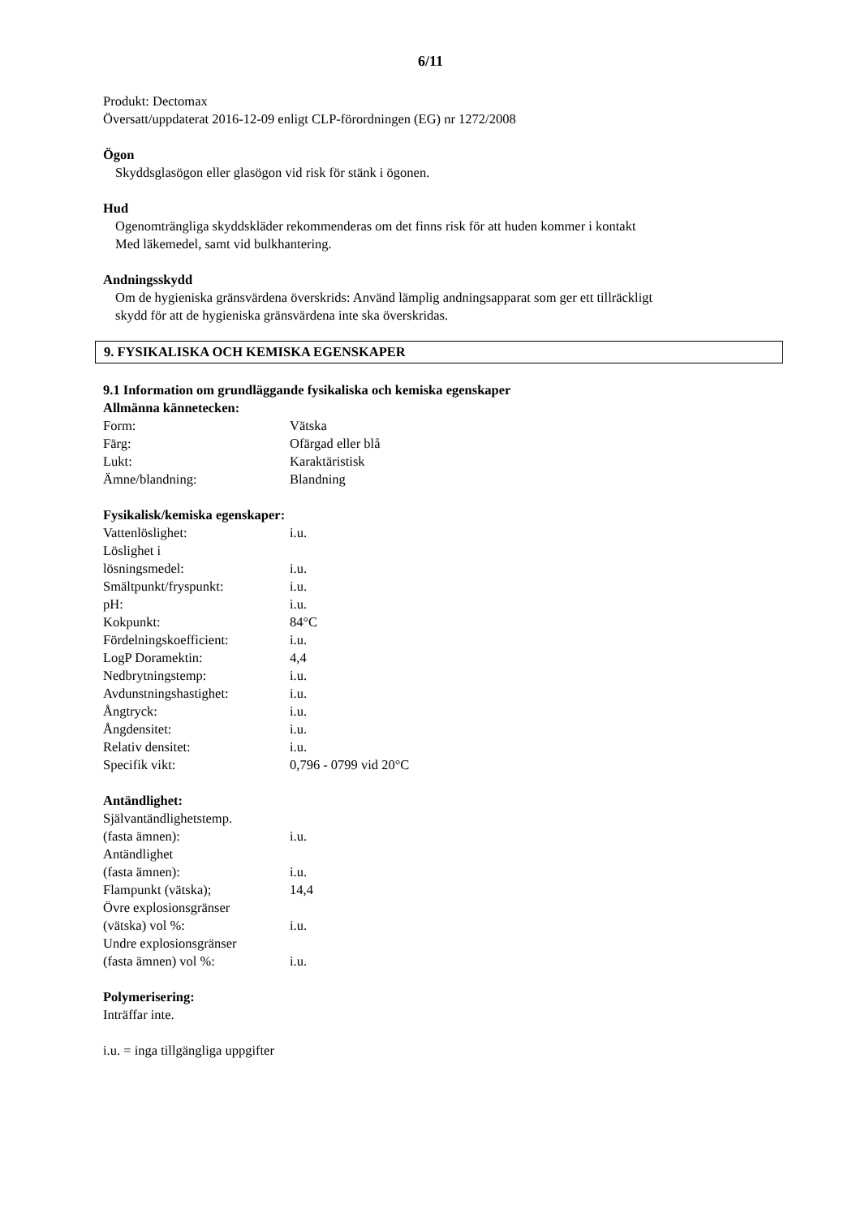6/11
Produkt: Dectomax
Översatt/uppdaterat 2016-12-09 enligt CLP-förordningen (EG) nr 1272/2008
Ögon
Skyddsglasögon eller glasögon vid risk för stänk i ögonen.
Hud
Ogenomträngliga skyddskläder rekommenderas om det finns risk för att huden kommer i kontakt
Med läkemedel, samt vid bulkhantering.
Andningsskydd
Om de hygieniska gränsvärdena överskrids: Använd lämplig andningsapparat som ger ett tillräckligt
skydd för att de hygieniska gränsvärdena inte ska överskridas.
9. FYSIKALISKA OCH KEMISKA EGENSKAPER
9.1 Information om grundläggande fysikaliska och kemiska egenskaper
Allmänna kännetecken:
| Form: | Vätska |
| Färg: | Ofärgad eller blå |
| Lukt: | Karaktäristisk |
| Ämne/blandning: | Blandning |
Fysikalisk/kemiska egenskaper:
| Vattenlöslighet: | i.u. |
| Löslighet i lösningsmedel: | i.u. |
| Smältpunkt/fryspunkt: | i.u. |
| pH: | i.u. |
| Kokpunkt: | 84°C |
| Fördelningskoefficient: | i.u. |
| LogP Doramektin: | 4,4 |
| Nedbrytningstemp: | i.u. |
| Avdunstningshastighet: | i.u. |
| Ångtryck: | i.u. |
| Ångdensitet: | i.u. |
| Relativ densitet: | i.u. |
| Specifik vikt: | 0,796 - 0799 vid 20°C |
Antändlighet:
| Självantändlighetstemp. (fasta ämnen): | i.u. |
| Antändlighet (fasta ämnen): | i.u. |
| Flampunkt (vätska); | 14,4 |
| Övre explosionsgränser (vätska) vol %: | i.u. |
| Undre explosionsgränser (fasta ämnen) vol %: | i.u. |
Polymerisering:
Inträffar inte.
i.u. = inga tillgängliga uppgifter